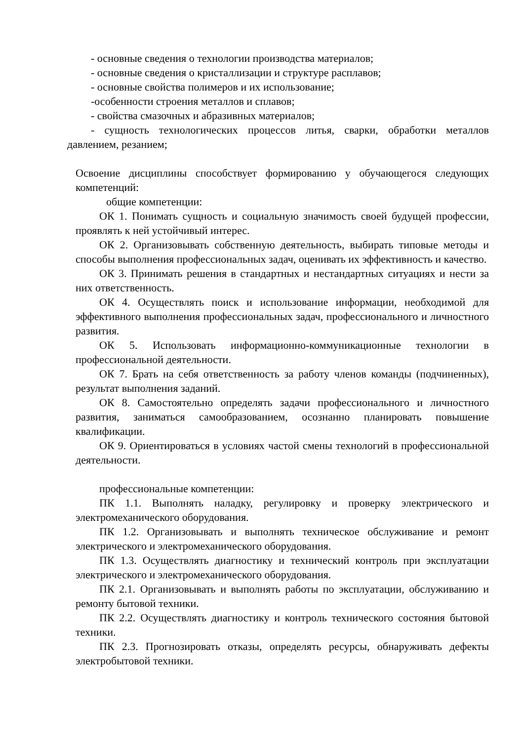- основные сведения о технологии производства материалов;
- основные сведения о кристаллизации и структуре расплавов;
- основные свойства полимеров и их использование;
-особенности строения металлов и сплавов;
- свойства смазочных и абразивных материалов;
- сущность технологических процессов литья, сварки, обработки металлов давлением, резанием;
Освоение дисциплины способствует формированию у обучающегося следующих компетенций:
общие компетенции:
ОК 1. Понимать сущность и социальную значимость своей будущей профессии, проявлять к ней устойчивый интерес.
ОК 2. Организовывать собственную деятельность, выбирать типовые методы и способы выполнения профессиональных задач, оценивать их эффективность и качество.
ОК 3. Принимать решения в стандартных и нестандартных ситуациях и нести за них ответственность.
ОК 4. Осуществлять поиск и использование информации, необходимой для эффективного выполнения профессиональных задач, профессионального и личностного развития.
ОК 5. Использовать информационно-коммуникационные технологии в профессиональной деятельности.
ОК 7. Брать на себя ответственность за работу членов команды (подчиненных), результат выполнения заданий.
ОК 8. Самостоятельно определять задачи профессионального и личностного развития, заниматься самообразованием, осознанно планировать повышение квалификации.
ОК 9. Ориентироваться в условиях частой смены технологий в профессиональной деятельности.
профессиональные компетенции:
ПК 1.1. Выполнять наладку, регулировку и проверку электрического и электромеханического оборудования.
ПК 1.2. Организовывать и выполнять техническое обслуживание и ремонт электрического и электромеханического оборудования.
ПК 1.3. Осуществлять диагностику и технический контроль при эксплуатации электрического и электромеханического оборудования.
ПК 2.1. Организовывать и выполнять работы по эксплуатации, обслуживанию и ремонту бытовой техники.
ПК 2.2. Осуществлять диагностику и контроль технического состояния бытовой техники.
ПК 2.3. Прогнозировать отказы, определять ресурсы, обнаруживать дефекты электробытовой техники.